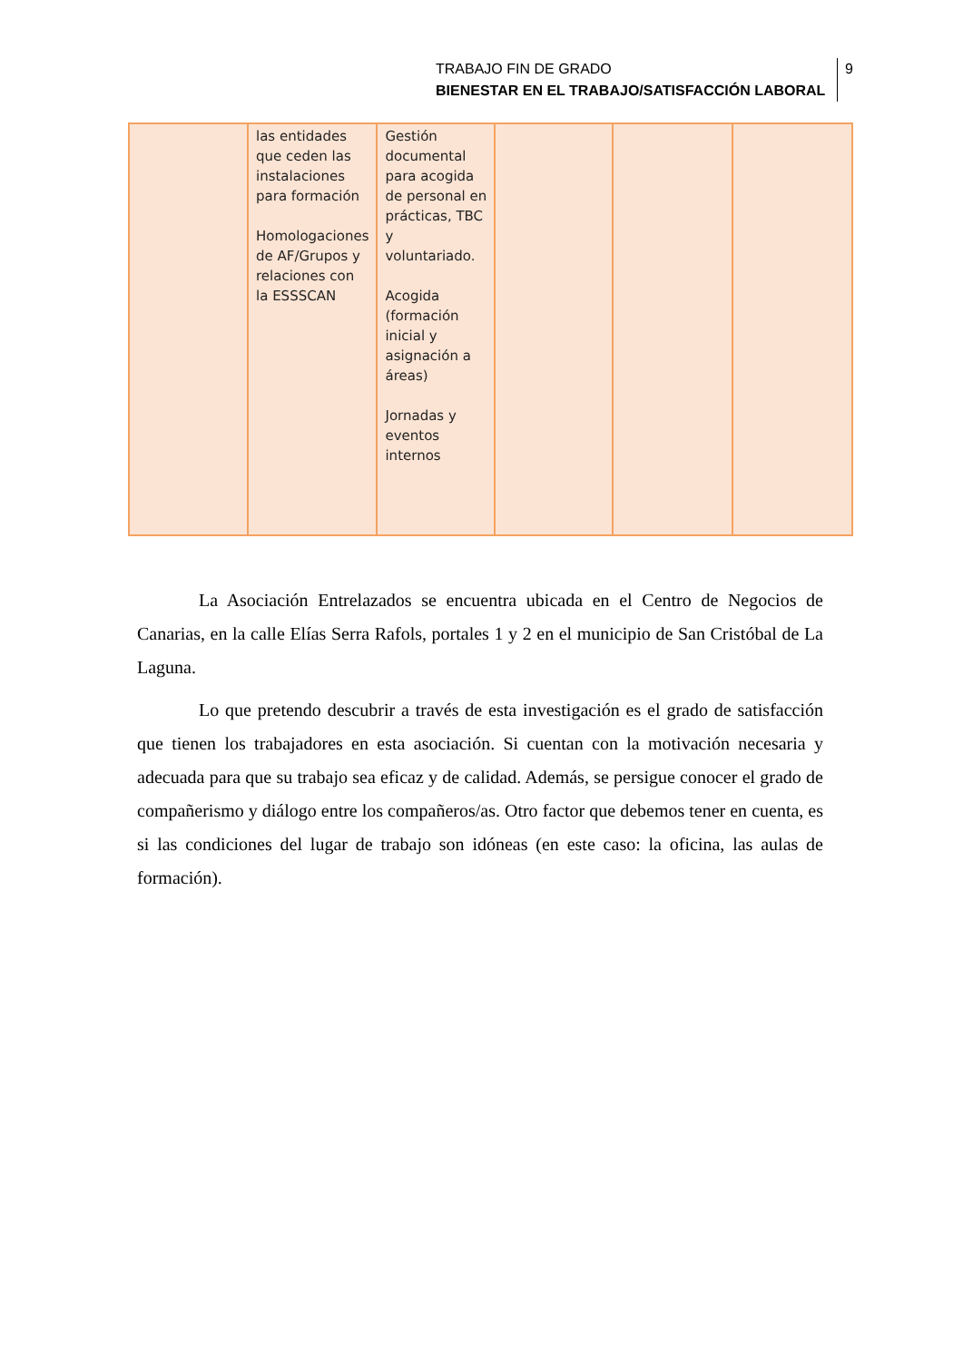TRABAJO FIN DE GRADO
BIENESTAR EN EL TRABAJO/SATISFACCIÓN LABORAL
9
| | las entidades que ceden las instalaciones para formación Homologaciones de AF/Grupos y relaciones con la ESSSCAN | Gestión documental para acogida de personal en prácticas, TBC y voluntariado. Acogida (formación inicial y asignación a áreas) Jornadas y eventos internos | | | |
La Asociación Entrelazados se encuentra ubicada en el Centro de Negocios de Canarias, en la calle Elías Serra Rafols, portales 1 y 2 en el municipio de San Cristóbal de La Laguna.
Lo que pretendo descubrir a través de esta investigación es el grado de satisfacción que tienen los trabajadores en esta asociación. Si cuentan con la motivación necesaria y adecuada para que su trabajo sea eficaz y de calidad. Además, se persigue conocer el grado de compañerismo y diálogo entre los compañeros/as. Otro factor que debemos tener en cuenta, es si las condiciones del lugar de trabajo son idóneas (en este caso: la oficina, las aulas de formación).